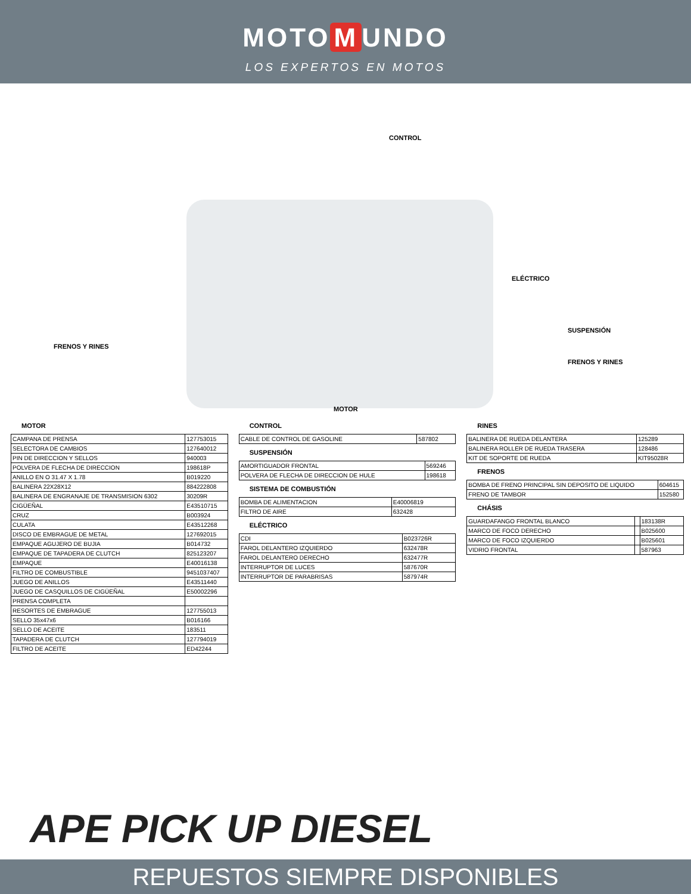MOTO M UNDO
LOS EXPERTOS EN MOTOS
CONTROL
ELÉCTRICO
SUSPENSIÓN
FRENOS Y RINES
FRENOS Y RINES
MOTOR
MOTOR
| CAMPANA DE PRENSA | 127753015 |
| SELECTORA DE CAMBIOS | 127640012 |
| PIN DE DIRECCION Y SELLOS | 940003 |
| POLVERA DE FLECHA DE DIRECCION | 198618P |
| ANILLO EN O 31.47 X 1.78 | B019220 |
| BALINERA 22X28X12 | 884222808 |
| BALINERA DE ENGRANAJE DE TRANSMISION 6302 | 30209R |
| CIGÜEÑAL | E43510715 |
| CRUZ | B003924 |
| CULATA | E43512268 |
| DISCO DE EMBRAGUE DE METAL | 127692015 |
| EMPAQUE AGUJERO DE BUJIA | B014732 |
| EMPAQUE DE TAPADERA DE CLUTCH | 825123207 |
| EMPAQUE | E40016138 |
| FILTRO DE COMBUSTIBLE | 9451037407 |
| JUEGO DE ANILLOS | E43511440 |
| JUEGO DE CASQUILLOS DE CIGÜEÑAL | E50002296 |
| PRENSA COMPLETA | |
| RESORTES DE EMBRAGUE | 127755013 |
| SELLO 35x47x6 | B016166 |
| SELLO DE ACEITE | 183511 |
| TAPADERA DE CLUTCH | 127794019 |
| FILTRO DE ACEITE | ED42244 |
CONTROL
| CABLE DE CONTROL DE GASOLINE | 587802 |
SUSPENSIÓN
| AMORTIGUADOR FRONTAL | 569246 |
| POLVERA DE FLECHA DE DIRECCION DE HULE | 198618 |
SISTEMA DE COMBUSTIÓN
| BOMBA DE ALIMENTACION | E40006819 |
| FILTRO DE AIRE | 632428 |
ELÉCTRICO
| CDI | B023726R |
| FAROL DELANTERO IZQUIERDO | 632478R |
| FAROL DELANTERO DERECHO | 632477R |
| INTERRUPTOR DE LUCES | 587670R |
| INTERRUPTOR DE PARABRISAS | 587974R |
RINES
| BALINERA DE RUEDA DELANTERA | 125289 |
| BALINERA ROLLER DE RUEDA TRASERA | 128486 |
| KIT DE SOPORTE DE RUEDA | KIT95028R |
FRENOS
| BOMBA DE FRENO PRINCIPAL SIN DEPOSITO DE LIQUIDO | 604615 |
| FRENO DE TAMBOR | 152580 |
CHÁSIS
| GUARDAFANGO FRONTAL BLANCO | | 183138R |
| MARCO DE FOCO DERECHO | | B025600 |
| MARCO DE FOCO IZQUIERDO | | B025601 |
| VIDRIO FRONTAL | | 587963 |
APE PICK UP DIESEL
REPUESTOS SIEMPRE DISPONIBLES